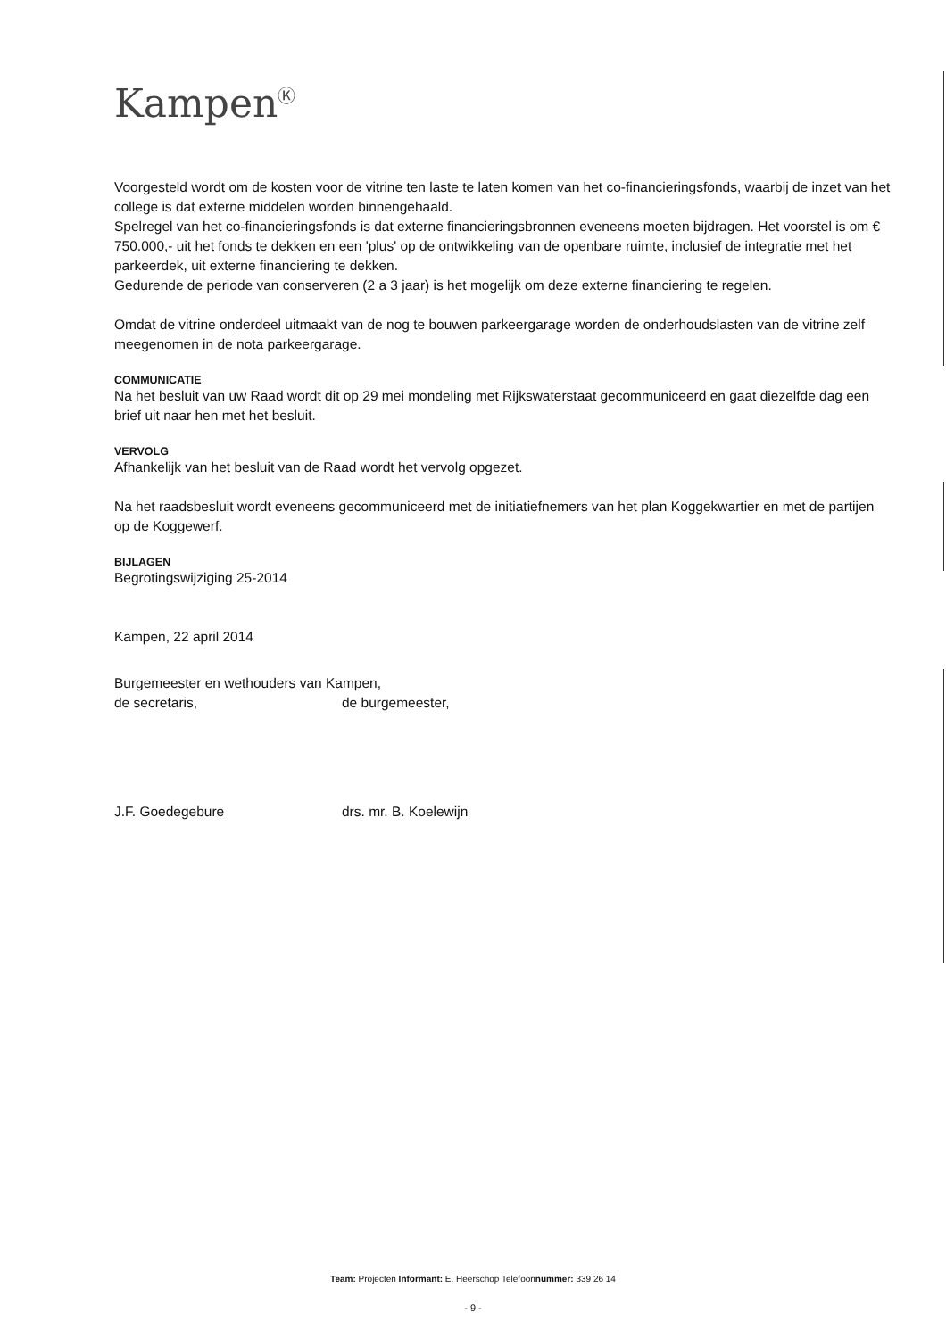Kampen<sup>Ⓚ</sup>
Voorgesteld wordt om de kosten voor de vitrine ten laste te laten komen van het co-financieringsfonds, waarbij de inzet van het college is dat externe middelen worden binnengehaald.
Spelregel van het co-financieringsfonds is dat externe financieringsbronnen eveneens moeten bijdragen. Het voorstel is om € 750.000,- uit het fonds te dekken en een 'plus' op de ontwikkeling van de openbare ruimte, inclusief de integratie met het parkeerdek, uit externe financiering te dekken.
Gedurende de periode van conserveren (2 a 3 jaar) is het mogelijk om deze externe financiering te regelen.
Omdat de vitrine onderdeel uitmaakt van de nog te bouwen parkeergarage worden de onderhoudslasten van de vitrine zelf meegenomen in de nota parkeergarage.
COMMUNICATIE
Na het besluit van uw Raad wordt dit op 29 mei mondeling met Rijkswaterstaat gecommuniceerd en gaat diezelfde dag een brief uit naar hen met het besluit.
VERVOLG
Afhankelijk van het besluit van de Raad wordt het vervolg opgezet.
Na het raadsbesluit wordt eveneens gecommuniceerd met de initiatiefnemers van het plan Koggekwartier en met de partijen op de Koggewerf.
BIJLAGEN
Begrotingswijziging 25-2014
Kampen, 22 april 2014
Burgemeester en wethouders van Kampen,
de secretaris, de burgemeester,
J.F. Goedegebure drs. mr. B. Koelewijn
Team: Projecten Informant: E. Heerschop Telefoonnummer: 339 26 14
- 9 -